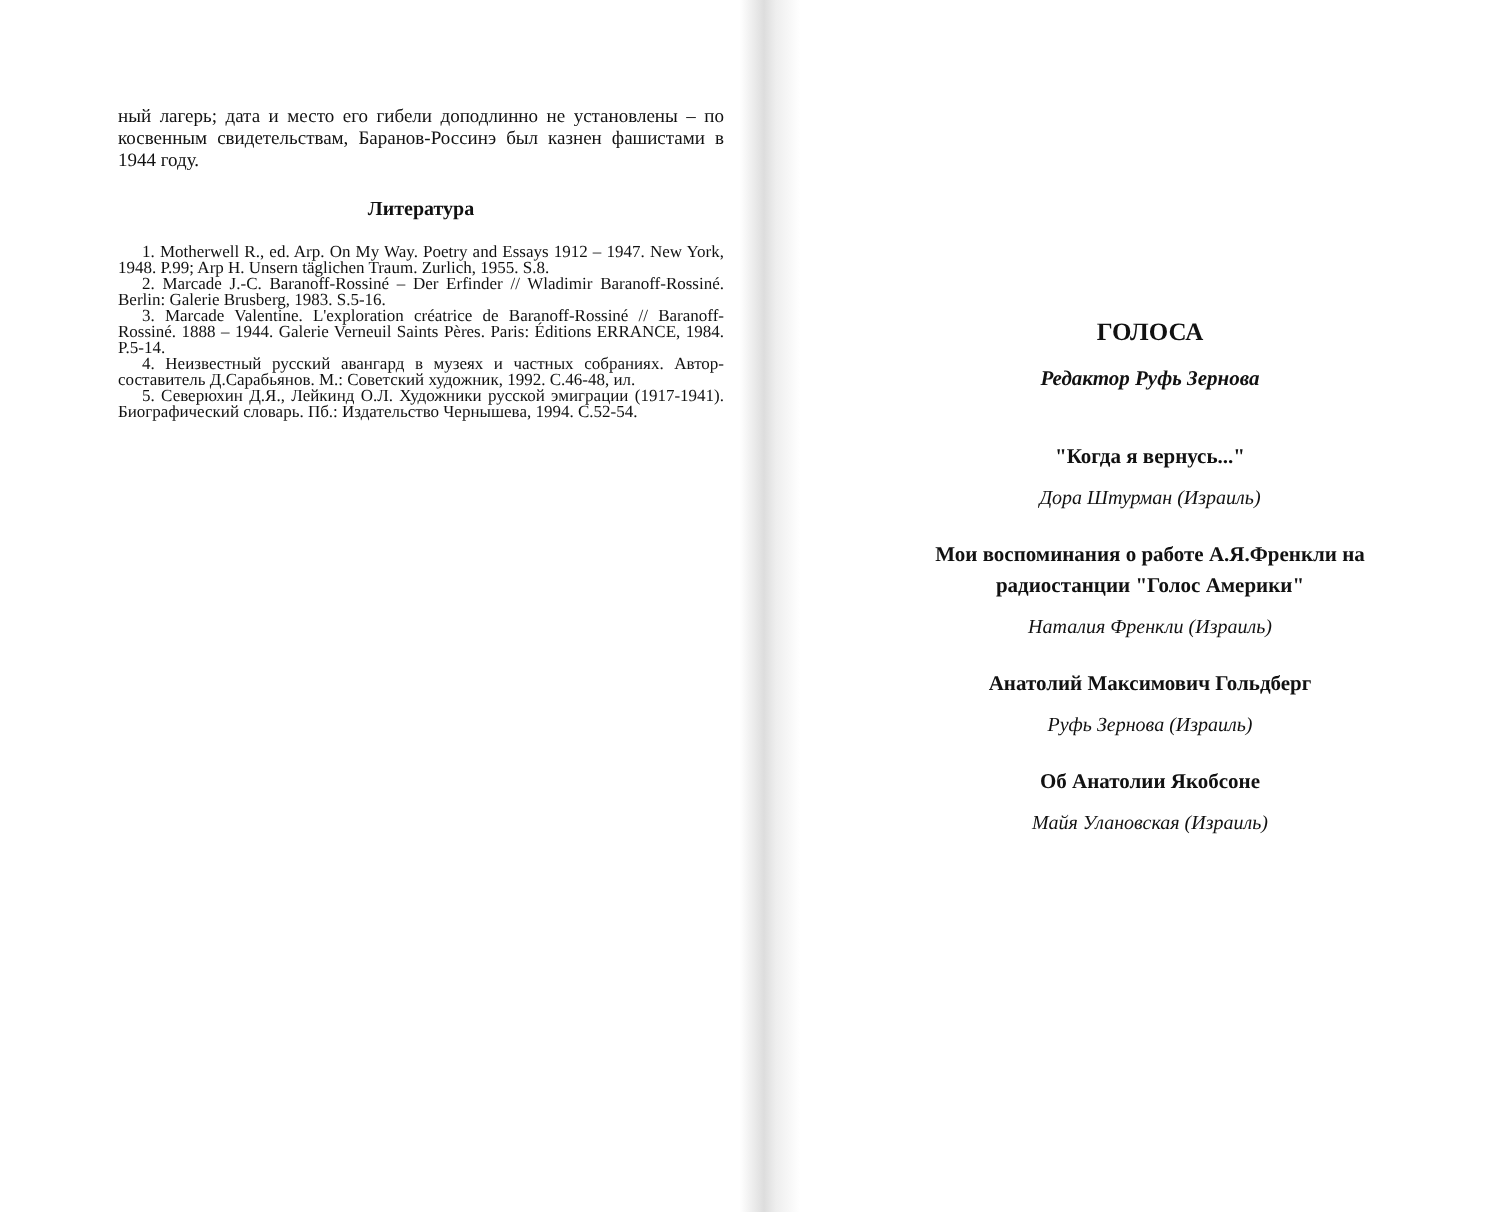ный лагерь; дата и место его гибели доподлинно не установлены – по косвенным свидетельствам, Баранов-Россинэ был казнен фашистами в 1944 году.
Литература
1. Motherwell R., ed. Arp. On My Way. Poetry and Essays 1912 – 1947. New York, 1948. P.99; Arp H. Unsern täglichen Traum. Zurlich, 1955. S.8.
2. Marcade J.-C. Baranoff-Rossiné – Der Erfinder // Wladimir Baranoff-Rossiné. Berlin: Galerie Brusberg, 1983. S.5-16.
3. Marcade Valentine. L'exploration créatrice de Baranoff-Rossiné // Baranoff-Rossiné. 1888 – 1944. Galerie Verneuil Saints Pères. Paris: Éditions ERRANCE, 1984. P.5-14.
4. Неизвестный русский авангард в музеях и частных собраниях. Автор-составитель Д.Сарабьянов. М.: Советский художник, 1992. С.46-48, ил.
5. Северюхин Д.Я., Лейкинд О.Л. Художники русской эмиграции (1917-1941). Биографический словарь. Пб.: Издательство Чернышева, 1994. С.52-54.
ГОЛОСА
Редактор Руфь Зернова
"Когда я вернусь..."
Дора Штурман (Израиль)
Мои воспоминания о работе А.Я.Френкли на
радиостанции "Голос Америки"
Наталия Френкли (Израиль)
Анатолий Максимович Гольдберг
Руфь Зернова (Израиль)
Об Анатолии Якобсоне
Майя Улановская (Израиль)